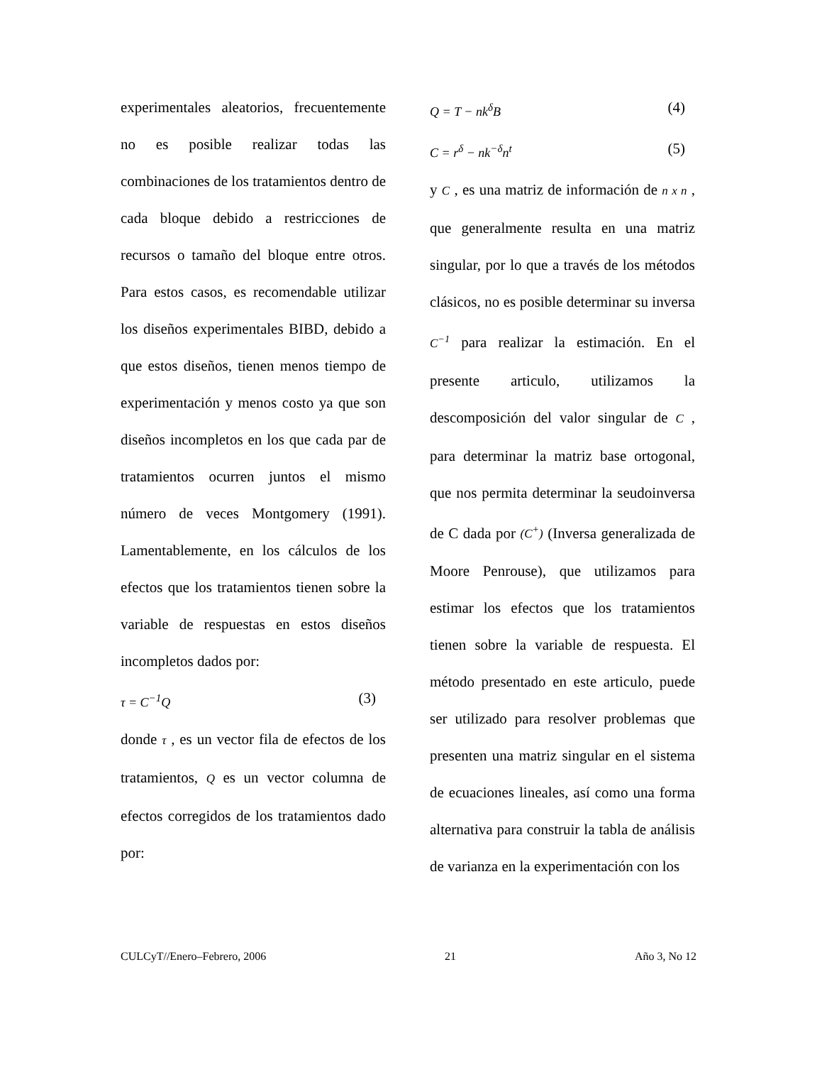experimentales aleatorios, frecuentemente no es posible realizar todas las combinaciones de los tratamientos dentro de cada bloque debido a restricciones de recursos o tamaño del bloque entre otros. Para estos casos, es recomendable utilizar los diseños experimentales BIBD, debido a que estos diseños, tienen menos tiempo de experimentación y menos costo ya que son diseños incompletos en los que cada par de tratamientos ocurren juntos el mismo número de veces Montgomery (1991). Lamentablemente, en los cálculos de los efectos que los tratamientos tienen sobre la variable de respuestas en estos diseños incompletos dados por:
τ = C<sup>−1</sup>Q (3)
donde τ , es un vector fila de efectos de los tratamientos, Q es un vector columna de efectos corregidos de los tratamientos dado por:
Q = T − nk<sup>δ</sup>B (4)
C = r<sup>δ</sup> − nk<sup>−δ</sup>n<sup>t</sup> (5)
y C , es una matriz de información de n x n , que generalmente resulta en una matriz singular, por lo que a través de los métodos clásicos, no es posible determinar su inversa C<sup>−1</sup> para realizar la estimación. En el presente articulo, utilizamos la descomposición del valor singular de C , para determinar la matriz base ortogonal, que nos permita determinar la seudoinversa de C dada por (C<sup>+</sup>) (Inversa generalizada de Moore Penrouse), que utilizamos para estimar los efectos que los tratamientos tienen sobre la variable de respuesta. El método presentado en este articulo, puede ser utilizado para resolver problemas que presenten una matriz singular en el sistema de ecuaciones lineales, así como una forma alternativa para construir la tabla de análisis de varianza en la experimentación con los
CULCyT//Enero–Febrero, 2006 21 Año 3, No 12